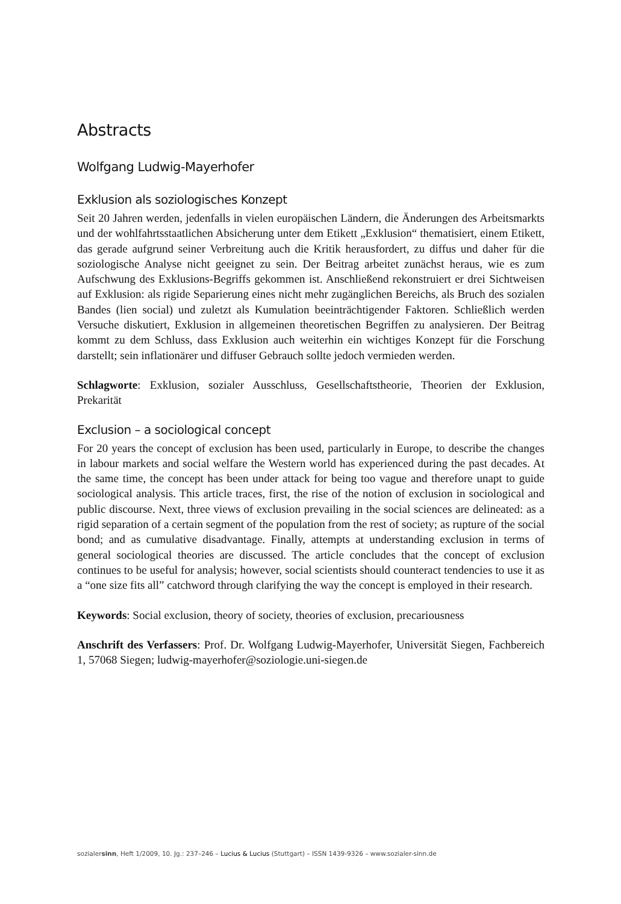Abstracts
Wolfgang Ludwig-Mayerhofer
Exklusion als soziologisches Konzept
Seit 20 Jahren werden, jedenfalls in vielen europäischen Ländern, die Änderungen des Arbeitsmarkts und der wohlfahrtsstaatlichen Absicherung unter dem Etikett „Exklusion“ thematisiert, einem Etikett, das gerade aufgrund seiner Verbreitung auch die Kritik herausfordert, zu diffus und daher für die soziologische Analyse nicht geeignet zu sein. Der Beitrag arbeitet zunächst heraus, wie es zum Aufschwung des Exklusions-Begriffs gekommen ist. Anschließend rekonstruiert er drei Sichtweisen auf Exklusion: als rigide Separierung eines nicht mehr zugänglichen Bereichs, als Bruch des sozialen Bandes (lien social) und zuletzt als Kumulation beeinträchtigender Faktoren. Schließlich werden Versuche diskutiert, Exklusion in allgemeinen theoretischen Begriffen zu analysieren. Der Beitrag kommt zu dem Schluss, dass Exklusion auch weiterhin ein wichtiges Konzept für die Forschung darstellt; sein inflationärer und diffuser Gebrauch sollte jedoch vermieden werden.
Schlagworte: Exklusion, sozialer Ausschluss, Gesellschaftstheorie, Theorien der Exklusion, Prekarität
Exclusion – a sociological concept
For 20 years the concept of exclusion has been used, particularly in Europe, to describe the changes in labour markets and social welfare the Western world has experienced during the past decades. At the same time, the concept has been under attack for being too vague and therefore unapt to guide sociological analysis. This article traces, first, the rise of the notion of exclusion in sociological and public discourse. Next, three views of exclusion prevailing in the social sciences are delineated: as a rigid separation of a certain segment of the population from the rest of society; as rupture of the social bond; and as cumulative disadvantage. Finally, attempts at understanding exclusion in terms of general sociological theories are discussed. The article concludes that the concept of exclusion continues to be useful for analysis; however, social scientists should counteract tendencies to use it as a “one size fits all” catchword through clarifying the way the concept is employed in their research.
Keywords: Social exclusion, theory of society, theories of exclusion, precariousness
Anschrift des Verfassers: Prof. Dr. Wolfgang Ludwig-Mayerhofer, Universität Siegen, Fachbereich 1, 57068 Siegen; ludwig-mayerhofer@soziologie.uni-siegen.de
sozialersinn, Heft 1/2009, 10. Jg.: 237–246 – Lucius & Lucius (Stuttgart) – ISSN 1439-9326 – www.sozialer-sinn.de